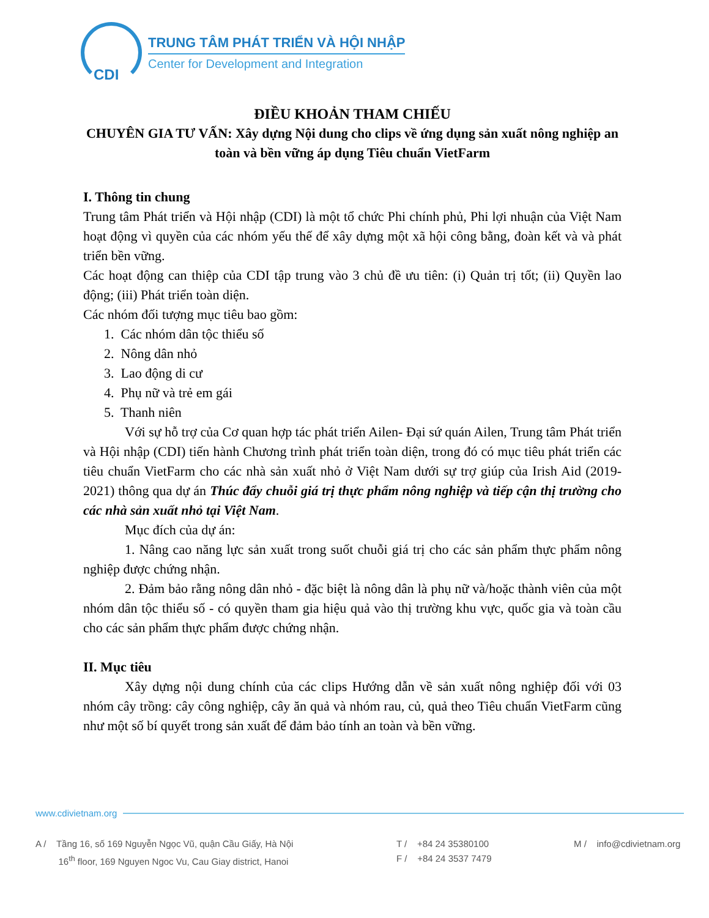CDI
TRUNG TÂM PHÁT TRIỂN VÀ HỘI NHẬP
Center for Development and Integration
ĐIỀU KHOẢN THAM CHIẾU
CHUYÊN GIA TƯ VẤN: Xây dựng Nội dung cho clips về ứng dụng sản xuất nông nghiệp an toàn và bền vững áp dụng Tiêu chuẩn VietFarm
I. Thông tin chung
Trung tâm Phát triển và Hội nhập (CDI) là một tổ chức Phi chính phủ, Phi lợi nhuận của Việt Nam hoạt động vì quyền của các nhóm yếu thế để xây dựng một xã hội công bằng, đoàn kết và và phát triển bền vững.
Các hoạt động can thiệp của CDI tập trung vào 3 chủ đề ưu tiên: (i) Quản trị tốt; (ii) Quyền lao động; (iii) Phát triển toàn diện.
Các nhóm đối tượng mục tiêu bao gồm:
1. Các nhóm dân tộc thiểu số
2. Nông dân nhỏ
3. Lao động di cư
4. Phụ nữ và trẻ em gái
5. Thanh niên
Với sự hỗ trợ của Cơ quan hợp tác phát triển Ailen- Đại sứ quán Ailen, Trung tâm Phát triển và Hội nhập (CDI) tiến hành Chương trình phát triển toàn diện, trong đó có mục tiêu phát triển các tiêu chuẩn VietFarm cho các nhà sản xuất nhỏ ở Việt Nam dưới sự trợ giúp của Irish Aid (2019-2021) thông qua dự án Thúc đẩy chuỗi giá trị thực phẩm nông nghiệp và tiếp cận thị trường cho các nhà sản xuất nhỏ tại Việt Nam.
Mục đích của dự án:
1. Nâng cao năng lực sản xuất trong suốt chuỗi giá trị cho các sản phẩm thực phẩm nông nghiệp được chứng nhận.
2. Đảm bảo rằng nông dân nhỏ - đặc biệt là nông dân là phụ nữ và/hoặc thành viên của một nhóm dân tộc thiểu số - có quyền tham gia hiệu quả vào thị trường khu vực, quốc gia và toàn cầu cho các sản phẩm thực phẩm được chứng nhận.
II. Mục tiêu
Xây dựng nội dung chính của các clips Hướng dẫn về sản xuất nông nghiệp đối với 03 nhóm cây trồng: cây công nghiệp, cây ăn quả và nhóm rau, củ, quả theo Tiêu chuẩn VietFarm cũng như một số bí quyết trong sản xuất để đảm bảo tính an toàn và bền vững.
www.cdivietnam.org
A / Tầng 16, số 169 Nguyễn Ngọc Vũ, quận Cầu Giấy, Hà Nội
16<sup>th</sup> floor, 169 Nguyen Ngoc Vu, Cau Giay district, Hanoi
T / +84 24 35380100
F / +84 24 3537 7479
M / info@cdivietnam.org